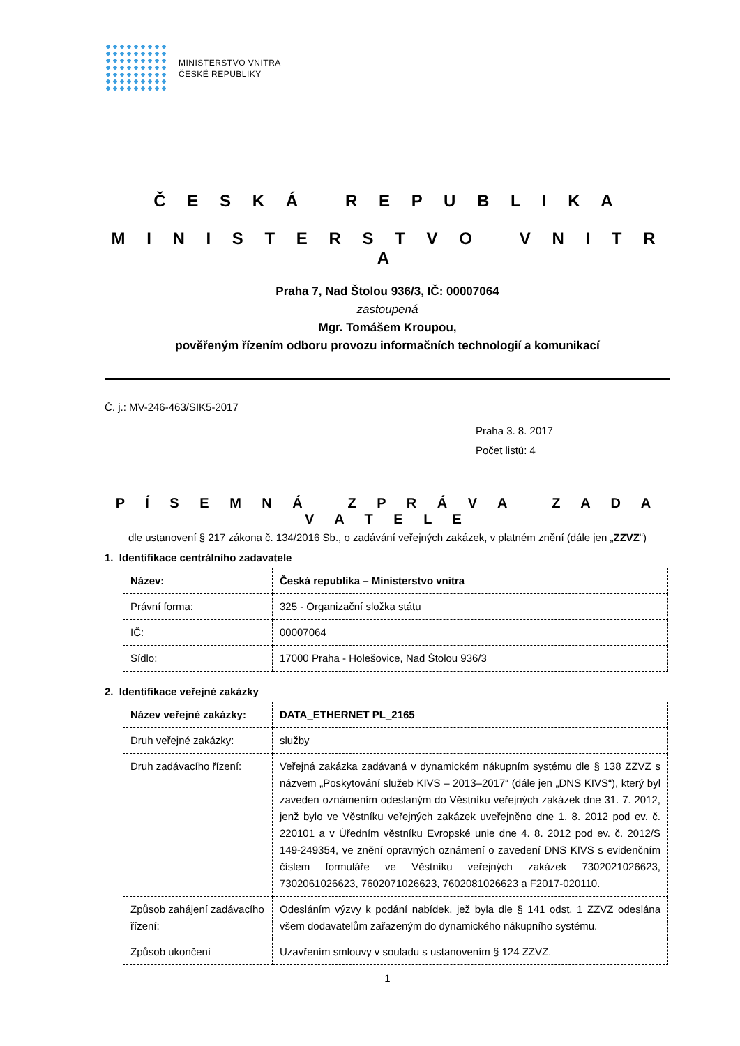MINISTERSTVO VNITRA
ČESKÉ REPUBLIKY
Č E S K Á R E P U B L I K A
M I N I S T E R S T V O V N I T R A
Praha 7, Nad Štolou 936/3, IČ: 00007064
zastoupená
Mgr. Tomášem Kroupou,
pověřeným řízením odboru provozu informačních technologií a komunikací
Č. j.: MV-246-463/SIK5-2017
Praha 3. 8. 2017
Počet listů: 4
P Í S E M N Á Z P R Á V A Z A D A V A T E L E
dle ustanovení § 217 zákona č. 134/2016 Sb., o zadávání veřejných zakázek, v platném znění (dále jen „ZZVZ“)
1. Identifikace centrálního zadavatele
| Název: | Česká republika – Ministerstvo vnitra |
| Právní forma: | 325 - Organizační složka státu |
| IČ: | 00007064 |
| Sídlo: | 17000 Praha - Holešovice, Nad Štolou 936/3 |
2. Identifikace veřejné zakázky
| Název veřejné zakázky: | DATA_ETHERNET PL_2165 |
| Druh veřejné zakázky: | služby |
| Druh zadávacího řízení: | Veřejná zakázka zadávaná v dynamickém nákupním systému dle § 138 ZZVZ s názvem „Poskytování služeb KIVS – 2013–2017“ (dále jen „DNS KIVS“), který byl zaveden oznámením odeslaným do Věstníku veřejných zakázek dne 31. 7. 2012, jenž bylo ve Věstníku veřejných zakázek uveřejněno dne 1. 8. 2012 pod ev. č. 220101 a v Úředním věstníku Evropské unie dne 4. 8. 2012 pod ev. č. 2012/S 149-249354, ve znění opravných oznámení o zavedení DNS KIVS s evidenčním číslem formuláře ve Věstníku veřejných zakázek 7302021026623, 7302061026623, 7602071026623, 7602081026623 a F2017-020110. |
| Způsob zahájení zadávacího řízení: | Odesláním výzvy k podání nabídek, jež byla dle § 141 odst. 1 ZZVZ odeslána všem dodavatelům zařazeným do dynamického nákupního systému. |
| Způsob ukončení | Uzavřením smlouvy v souladu s ustanovením § 124 ZZVZ. |
1